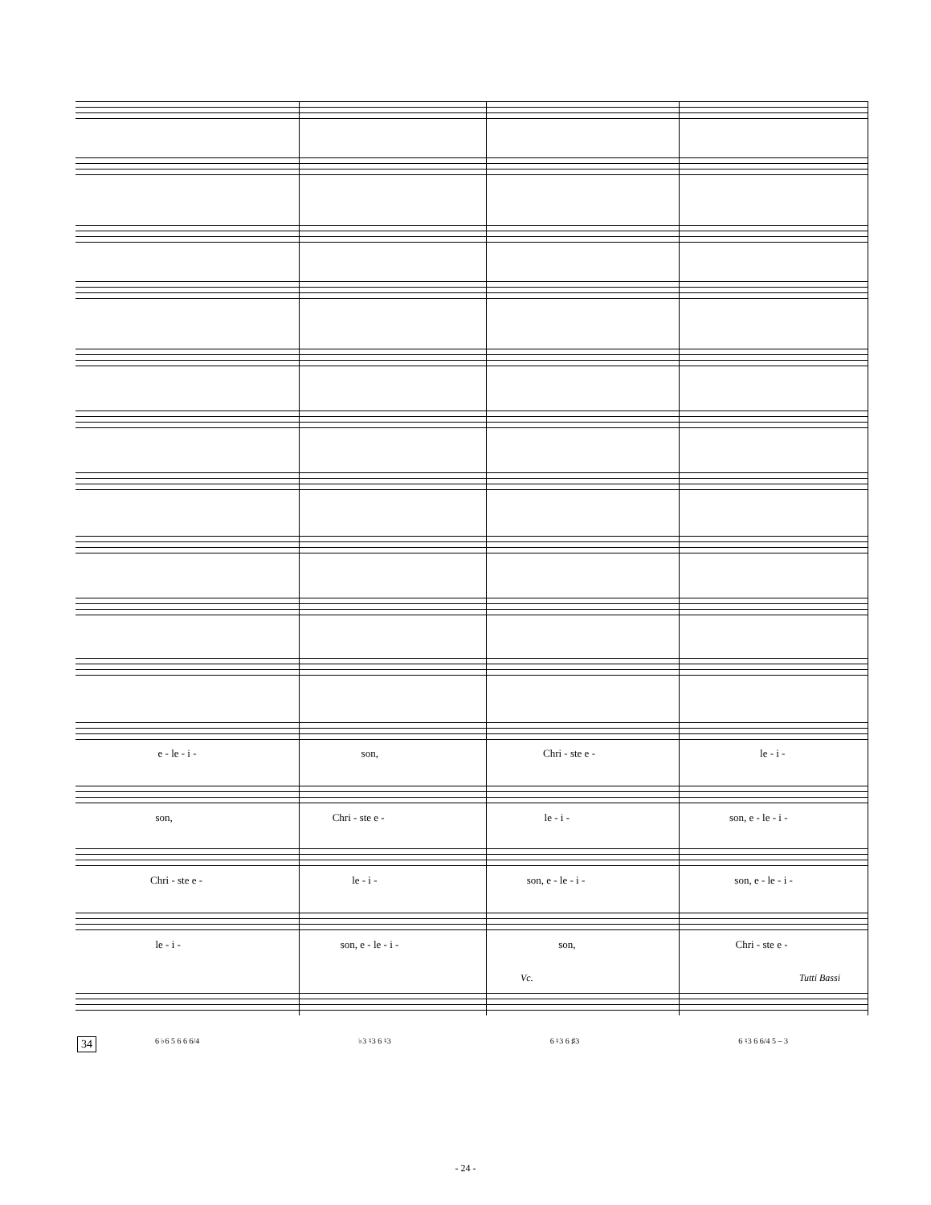e - le - i - son, Chri - ste e - le - i -
son, Chri - ste e - le - i - son, e - le - i -
Chri - ste e - le - i - son, e - le - i - son, e - le - i -
le - i - son, e - le - i - son, Chri - ste e -
Vc. Tutti Bassi
34
6 ♭6 5 6 6 6/4 ♭3 ♮3 6 ♮3 6 ♮3 6 ♯3 6 ♮3 6 6/4 5 – 3
- 24 -